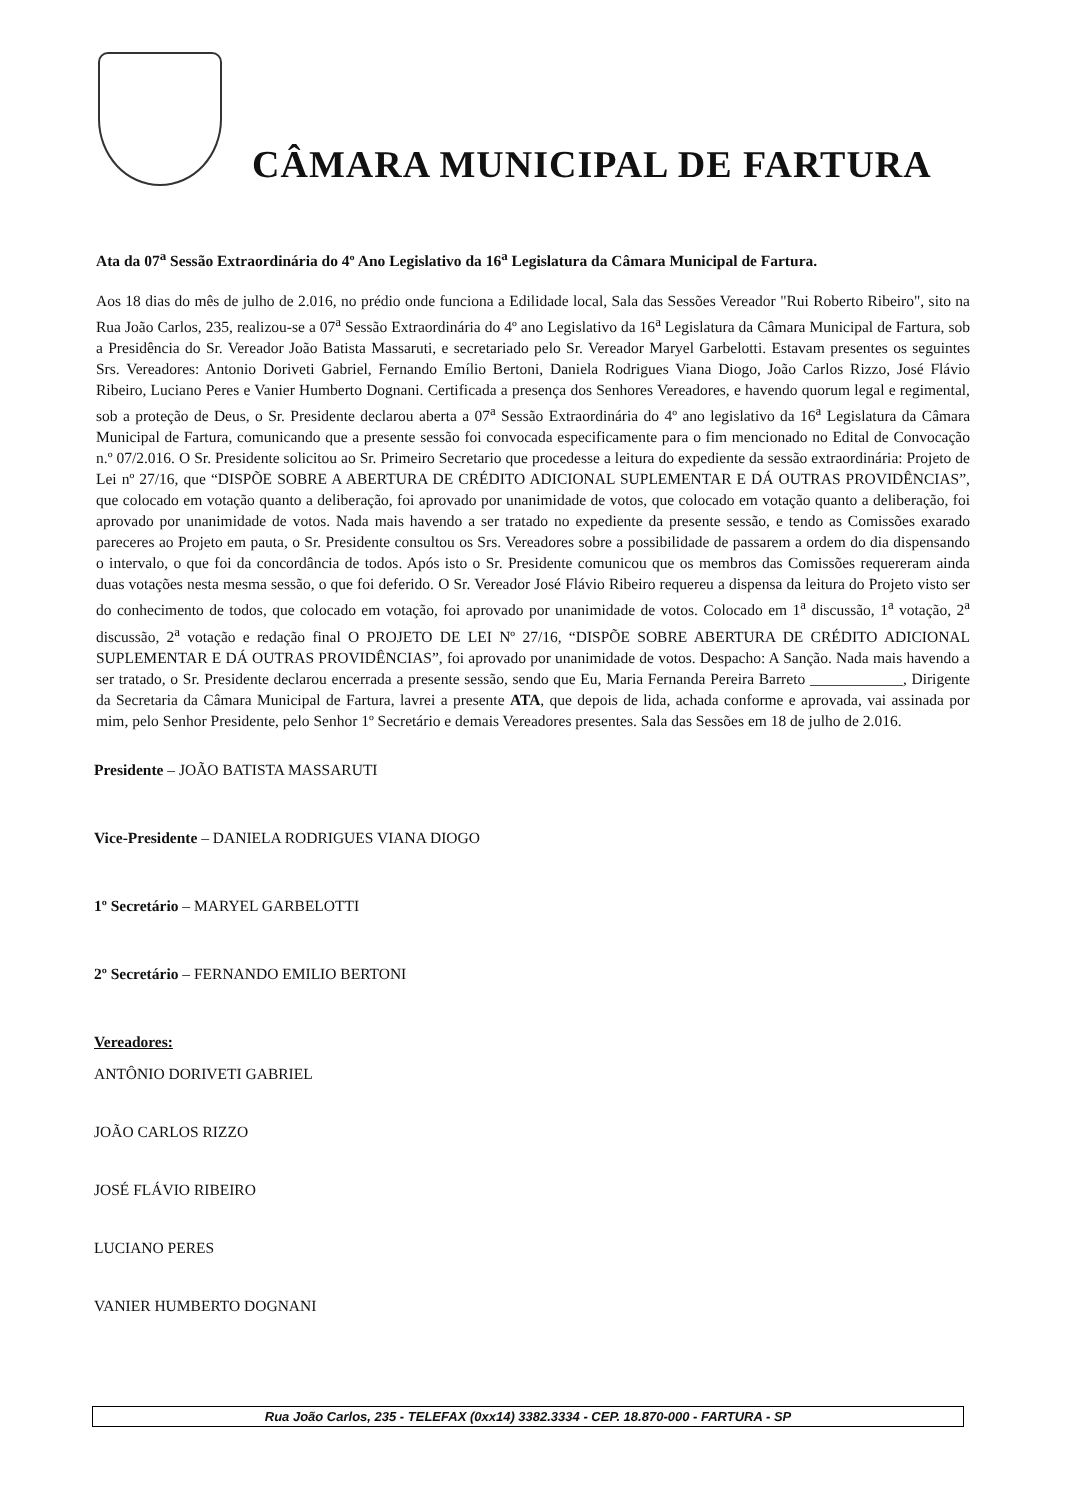CÂMARA MUNICIPAL DE FARTURA
Ata da 07<sup>a</sup> Sessão Extraordinária do 4º Ano Legislativo da 16<sup>a</sup> Legislatura da Câmara Municipal de Fartura.
Aos 18 dias do mês de julho de 2.016, no prédio onde funciona a Edilidade local, Sala das Sessões Vereador "Rui Roberto Ribeiro", sito na Rua João Carlos, 235, realizou-se a 07<sup>a</sup> Sessão Extraordinária do 4º ano Legislativo da 16<sup>a</sup> Legislatura da Câmara Municipal de Fartura, sob a Presidência do Sr. Vereador João Batista Massaruti, e secretariado pelo Sr. Vereador Maryel Garbelotti. Estavam presentes os seguintes Srs. Vereadores: Antonio Doriveti Gabriel, Fernando Emílio Bertoni, Daniela Rodrigues Viana Diogo, João Carlos Rizzo, José Flávio Ribeiro, Luciano Peres e Vanier Humberto Dognani. Certificada a presença dos Senhores Vereadores, e havendo quorum legal e regimental, sob a proteção de Deus, o Sr. Presidente declarou aberta a 07<sup>a</sup> Sessão Extraordinária do 4º ano legislativo da 16<sup>a</sup> Legislatura da Câmara Municipal de Fartura, comunicando que a presente sessão foi convocada especificamente para o fim mencionado no Edital de Convocação n.º 07/2.016. O Sr. Presidente solicitou ao Sr. Primeiro Secretario que procedesse a leitura do expediente da sessão extraordinária: Projeto de Lei nº 27/16, que “DISPÕE SOBRE A ABERTURA DE CRÉDITO ADICIONAL SUPLEMENTAR E DÁ OUTRAS PROVIDÊNCIAS”, que colocado em votação quanto a deliberação, foi aprovado por unanimidade de votos, que colocado em votação quanto a deliberação, foi aprovado por unanimidade de votos. Nada mais havendo a ser tratado no expediente da presente sessão, e tendo as Comissões exarado pareceres ao Projeto em pauta, o Sr. Presidente consultou os Srs. Vereadores sobre a possibilidade de passarem a ordem do dia dispensando o intervalo, o que foi da concordância de todos. Após isto o Sr. Presidente comunicou que os membros das Comissões requereram ainda duas votações nesta mesma sessão, o que foi deferido. O Sr. Vereador José Flávio Ribeiro requereu a dispensa da leitura do Projeto visto ser do conhecimento de todos, que colocado em votação, foi aprovado por unanimidade de votos. Colocado em 1<sup>a</sup> discussão, 1<sup>a</sup> votação, 2<sup>a</sup> discussão, 2<sup>a</sup> votação e redação final O PROJETO DE LEI Nº 27/16, “DISPÕE SOBRE ABERTURA DE CRÉDITO ADICIONAL SUPLEMENTAR E DÁ OUTRAS PROVIDÊNCIAS”, foi aprovado por unanimidade de votos. Despacho: A Sanção. Nada mais havendo a ser tratado, o Sr. Presidente declarou encerrada a presente sessão, sendo que Eu, Maria Fernanda Pereira Barreto ____________, Dirigente da Secretaria da Câmara Municipal de Fartura, lavrei a presente ATA, que depois de lida, achada conforme e aprovada, vai assinada por mim, pelo Senhor Presidente, pelo Senhor 1º Secretário e demais Vereadores presentes. Sala das Sessões em 18 de julho de 2.016.
Presidente – JOÃO BATISTA MASSARUTI
Vice-Presidente – DANIELA RODRIGUES VIANA DIOGO
1º Secretário – MARYEL GARBELOTTI
2º Secretário – FERNANDO EMILIO BERTONI
Vereadores:
ANTÔNIO DORIVETI GABRIEL
JOÃO CARLOS RIZZO
JOSÉ FLÁVIO RIBEIRO
LUCIANO PERES
VANIER HUMBERTO DOGNANI
Rua João Carlos, 235 - TELEFAX (0xx14) 3382.3334 - CEP. 18.870-000 - FARTURA - SP